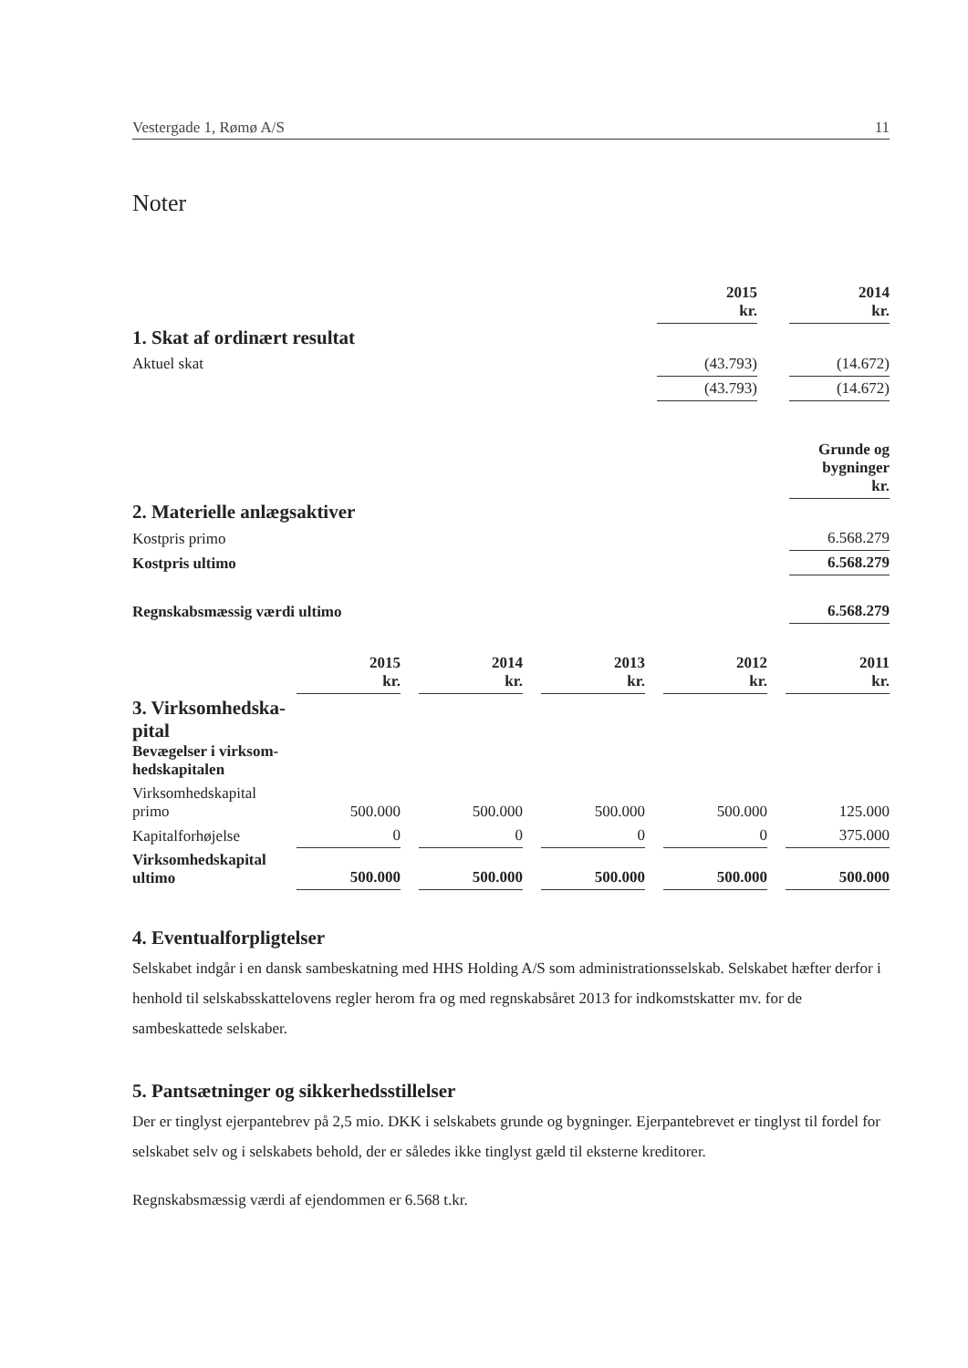Vestergade 1, Rømø A/S 11
Noter
| | 2015 kr. | | 2014 kr. |
| 1. Skat af ordinært resultat | | | |
| Aktuel skat | (43.793) | | (14.672) |
| | (43.793) | | (14.672) |
| | Grunde og bygninger kr. |
| 2. Materielle anlægsaktiver | |
| Kostpris primo | 6.568.279 |
| Kostpris ultimo | 6.568.279 |
| Regnskabsmæssig værdi ultimo | 6.568.279 |
| | 2015 kr. | | 2014 kr. | | 2013 kr. | | 2012 kr. | | 2011 kr. |
| 3. Virksomhedska- pital Bevægelser i virksom- hedskapitalen | | | | | | | | | |
| Virksomhedskapital primo | 500.000 | | 500.000 | | 500.000 | | 500.000 | | 125.000 |
| Kapitalforhøjelse | 0 | | 0 | | 0 | | 0 | | 375.000 |
| Virksomhedskapital ultimo | 500.000 | | 500.000 | | 500.000 | | 500.000 | | 500.000 |
4. Eventualforpligtelser
Selskabet indgår i en dansk sambeskatning med HHS Holding A/S som administrationsselskab. Selskabet hæfter derfor i henhold til selskabsskattelovens regler herom fra og med regnskabsåret 2013 for indkomstskatter mv. for de sambeskattede selskaber.
5. Pantsætninger og sikkerhedsstillelser
Der er tinglyst ejerpantebrev på 2,5 mio. DKK i selskabets grunde og bygninger. Ejerpantebrevet er tinglyst til fordel for selskabet selv og i selskabets behold, der er således ikke tinglyst gæld til eksterne kreditorer.
Regnskabsmæssig værdi af ejendommen er 6.568 t.kr.